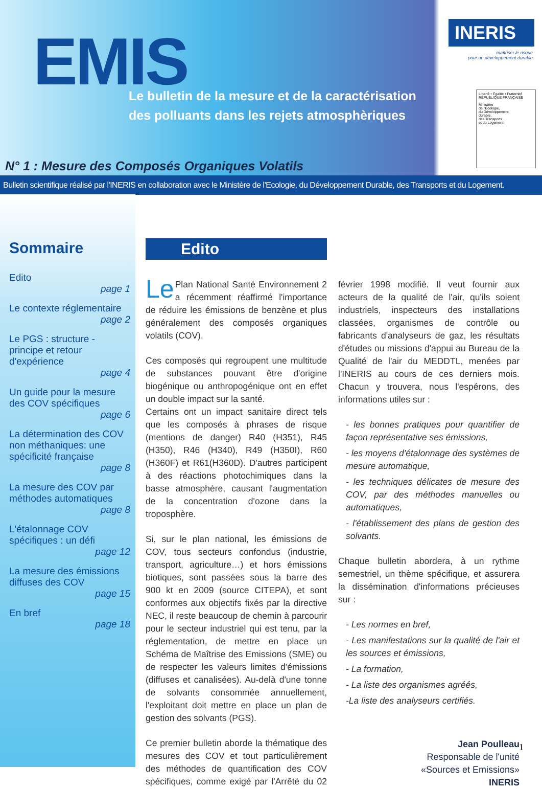EMIS
Le bulletin de la mesure et de la caractérisation
des polluants dans les rejets atmosphèriques
N° 1 : Mesure des Composés Organiques Volatils
INERIS
maîtriser le risque
pour un développement durable
Liberté • Égalité • Fraternité
RÉPUBLIQUE FRANÇAISE
Ministère
de l'Écologie,
du Développement
durable,
des Transports
et du Logement
Bulletin scientifique réalisé par l'INERIS en collaboration avec le Ministère de l'Ecologie, du Développement Durable, des Transports et du Logement.
Sommaire
Edito
page 1
Le contexte réglementaire
page 2
Le PGS : structure - principe et retour d'expérience
page 4
Un guide pour la mesure des COV spécifiques
page 6
La détermination des COV non méthaniques: une spécificité française
page 8
La mesure des COV par méthodes automatiques
page 8
L'étalonnage COV spécifiques : un défi
page 12
La mesure des émissions diffuses des COV
page 15
En bref
page 18
Edito
Le Plan National Santé Environnement 2 a récemment réaffirmé l'importance de réduire les émissions de benzène et plus généralement des composés organiques volatils (COV).
Ces composés qui regroupent une multitude de substances pouvant être d'origine biogénique ou anthropogénique ont en effet un double impact sur la santé.
Certains ont un impact sanitaire direct tels que les composés à phrases de risque (mentions de danger) R40 (H351), R45 (H350), R46 (H340), R49 (H350I), R60 (H360F) et R61(H360D). D'autres participent à des réactions photochimiques dans la basse atmosphère, causant l'augmentation de la concentration d'ozone dans la troposphère.
Si, sur le plan national, les émissions de COV, tous secteurs confondus (industrie, transport, agriculture…) et hors émissions biotiques, sont passées sous la barre des 900 kt en 2009 (source CITEPA), et sont conformes aux objectifs fixés par la directive NEC, il reste beaucoup de chemin à parcourir pour le secteur industriel qui est tenu, par la réglementation, de mettre en place un Schéma de Maîtrise des Emissions (SME) ou de respecter les valeurs limites d'émissions (diffuses et canalisées). Au-delà d'une tonne de solvants consommée annuellement, l'exploitant doit mettre en place un plan de gestion des solvants (PGS).
Ce premier bulletin aborde la thématique des mesures des COV et tout particulièrement des méthodes de quantification des COV spécifiques, comme exigé par l'Arrêté du 02 février 1998 modifié. Il veut fournir aux acteurs de la qualité de l'air, qu'ils soient industriels, inspecteurs des installations classées, organismes de contrôle ou fabricants d'analyseurs de gaz, les résultats d'études ou missions d'appui au Bureau de la Qualité de l'air du MEDDTL, menées par l'INERIS au cours de ces derniers mois. Chacun y trouvera, nous l'espérons, des informations utiles sur :
- les bonnes pratiques pour quantifier de façon représentative ses émissions,
- les moyens d'étalonnage des systèmes de mesure automatique,
- les techniques délicates de mesure des COV, par des méthodes manuelles ou automatiques,
- l'établissement des plans de gestion des solvants.
Chaque bulletin abordera, à un rythme semestriel, un thème spécifique, et assurera la dissémination d'informations précieuses sur :
- Les normes en bref,
- Les manifestations sur la qualité de l'air et les sources et émissions,
- La formation,
- La liste des organismes agréés,
-La liste des analyseurs certifiés.
Jean Poulleau
Responsable de l'unité
«Sources et Emissions»
INERIS
1